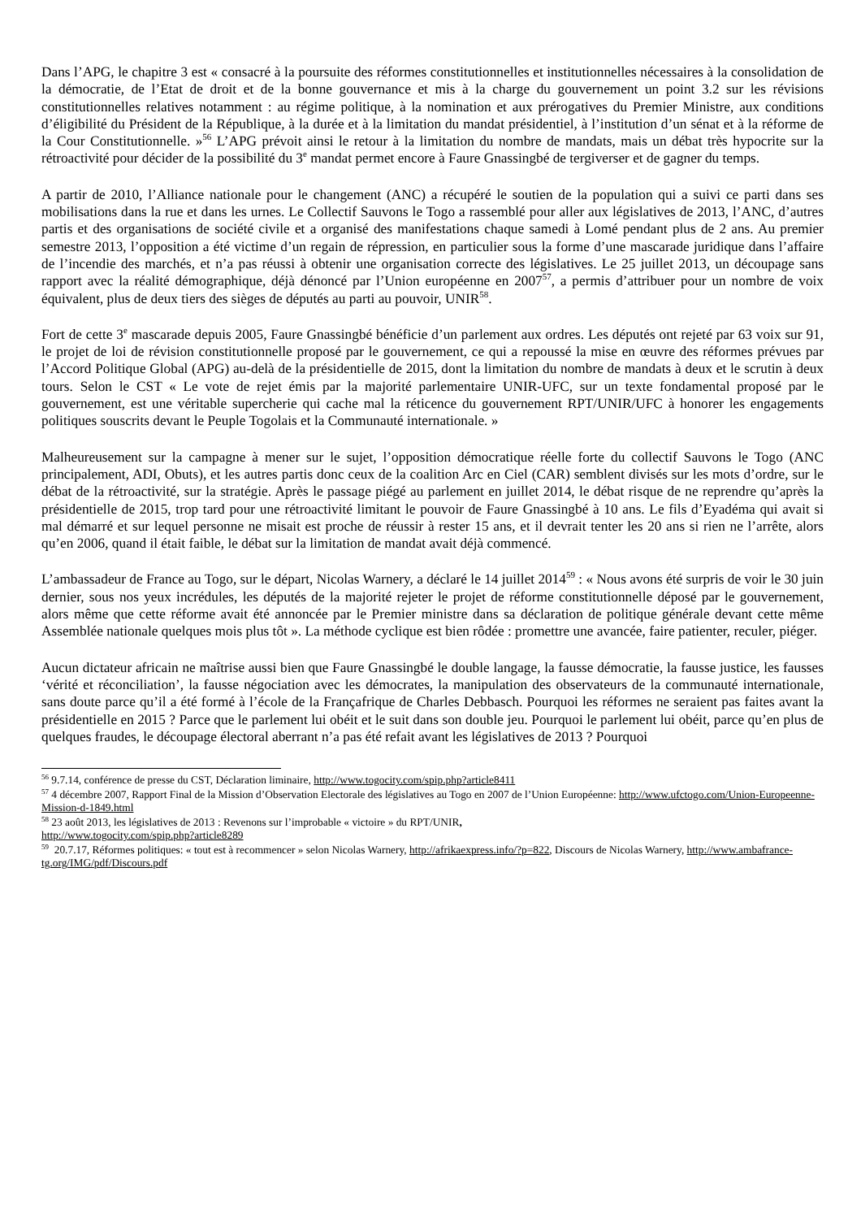Dans l’APG, le chapitre 3 est « consacré à la poursuite des réformes constitutionnelles et institutionnelles nécessaires à la consolidation de la démocratie, de l’Etat de droit et de la bonne gouvernance et mis à la charge du gouvernement un point 3.2 sur les révisions constitutionnelles relatives notamment : au régime politique, à la nomination et aux prérogatives du Premier Ministre, aux conditions d’éligibilité du Président de la République, à la durée et à la limitation du mandat présidentiel, à l’institution d’un sénat et à la réforme de la Cour Constitutionnelle. »<sup>56</sup> L’APG prévoit ainsi le retour à la limitation du nombre de mandats, mais un débat très hypocrite sur la rétroactivité pour décider de la possibilité du 3<sup>e</sup> mandat permet encore à Faure Gnassingbé de tergiverser et de gagner du temps.
A partir de 2010, l’Alliance nationale pour le changement (ANC) a récupéré le soutien de la population qui a suivi ce parti dans ses mobilisations dans la rue et dans les urnes. Le Collectif Sauvons le Togo a rassemblé pour aller aux législatives de 2013, l’ANC, d’autres partis et des organisations de société civile et a organisé des manifestations chaque samedi à Lomé pendant plus de 2 ans. Au premier semestre 2013, l’opposition a été victime d’un regain de répression, en particulier sous la forme d’une mascarade juridique dans l’affaire de l’incendie des marchés, et n’a pas réussi à obtenir une organisation correcte des législatives. Le 25 juillet 2013, un découpage sans rapport avec la réalité démographique, déjà dénoncé par l’Union européenne en 2007<sup>57</sup>, a permis d’attribuer pour un nombre de voix équivalent, plus de deux tiers des sièges de députés au parti au pouvoir, UNIR<sup>58</sup>.
Fort de cette 3<sup>e</sup> mascarade depuis 2005, Faure Gnassingbé bénéficie d’un parlement aux ordres. Les députés ont rejeté par 63 voix sur 91, le projet de loi de révision constitutionnelle proposé par le gouvernement, ce qui a repoussé la mise en œuvre des réformes prévues par l’Accord Politique Global (APG) au-delà de la présidentielle de 2015, dont la limitation du nombre de mandats à deux et le scrutin à deux tours. Selon le CST « Le vote de rejet émis par la majorité parlementaire UNIR-UFC, sur un texte fondamental proposé par le gouvernement, est une véritable supercherie qui cache mal la réticence du gouvernement RPT/UNIR/UFC à honorer les engagements politiques souscrits devant le Peuple Togolais et la Communauté internationale. »
Malheureusement sur la campagne à mener sur le sujet, l’opposition démocratique réelle forte du collectif Sauvons le Togo (ANC principalement, ADI, Obuts), et les autres partis donc ceux de la coalition Arc en Ciel (CAR) semblent divisés sur les mots d’ordre, sur le débat de la rétroactivité, sur la stratégie. Après le passage piégé au parlement en juillet 2014, le débat risque de ne reprendre qu’après la présidentielle de 2015, trop tard pour une rétroactivité limitant le pouvoir de Faure Gnassingbé à 10 ans. Le fils d’Eyadéma qui avait si mal démarré et sur lequel personne ne misait est proche de réussir à rester 15 ans, et il devrait tenter les 20 ans si rien ne l’arrête, alors qu’en 2006, quand il était faible, le débat sur la limitation de mandat avait déjà commencé.
L’ambassadeur de France au Togo, sur le départ, Nicolas Warnery, a déclaré le 14 juillet 2014<sup>59</sup> : « Nous avons été surpris de voir le 30 juin dernier, sous nos yeux incrédules, les députés de la majorité rejeter le projet de réforme constitutionnelle déposé par le gouvernement, alors même que cette réforme avait été annoncée par le Premier ministre dans sa déclaration de politique générale devant cette même Assemblée nationale quelques mois plus tôt ». La méthode cyclique est bien rôdée : promettre une avancée, faire patienter, reculer, piéger.
Aucun dictateur africain ne maîtrise aussi bien que Faure Gnassingbé le double langage, la fausse démocratie, la fausse justice, les fausses ‘vérité et réconciliation’, la fausse négociation avec les démocrates, la manipulation des observateurs de la communauté internationale, sans doute parce qu’il a été formé à l’école de la Françafrique de Charles Debbasch. Pourquoi les réformes ne seraient pas faites avant la présidentielle en 2015 ? Parce que le parlement lui obéit et le suit dans son double jeu. Pourquoi le parlement lui obéit, parce qu’en plus de quelques fraudes, le découpage électoral aberrant n’a pas été refait avant les législatives de 2013 ? Pourquoi
<sup>56</sup> 9.7.14, conférence de presse du CST, Déclaration liminaire, http://www.togocity.com/spip.php?article8411
<sup>57</sup> 4 décembre 2007, Rapport Final de la Mission d’Observation Electorale des législatives au Togo en 2007 de l’Union Européenne: http://www.ufctogo.com/Union-Europeenne-Mission-d-1849.html
<sup>58</sup> 23 août 2013, les législatives de 2013 : Revenons sur l’improbable « victoire » du RPT/UNIR,
http://www.togocity.com/spip.php?article8289
<sup>59</sup> 20.7.17, Réformes politiques: « tout est à recommencer » selon Nicolas Warnery, http://afrikaexpress.info/?p=822, Discours de Nicolas Warnery, http://www.ambafrance-tg.org/IMG/pdf/Discours.pdf